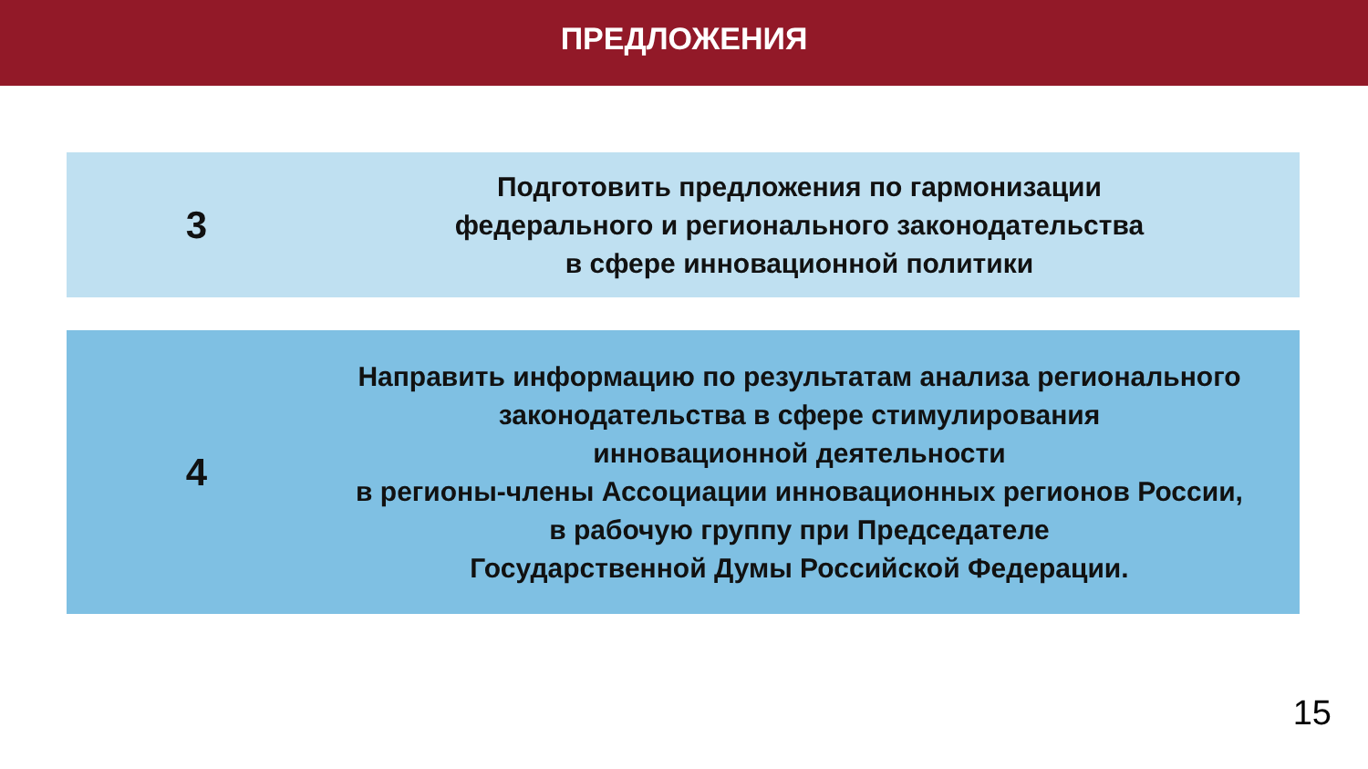ПРЕДЛОЖЕНИЯ
3
Подготовить предложения по гармонизации
федерального и регионального законодательства
в сфере инновационной политики
4
Направить информацию по результатам анализа регионального
законодательства в сфере стимулирования
инновационной деятельности
в регионы-члены Ассоциации инновационных регионов России,
в рабочую группу при Председателе
Государственной Думы Российской Федерации.
15